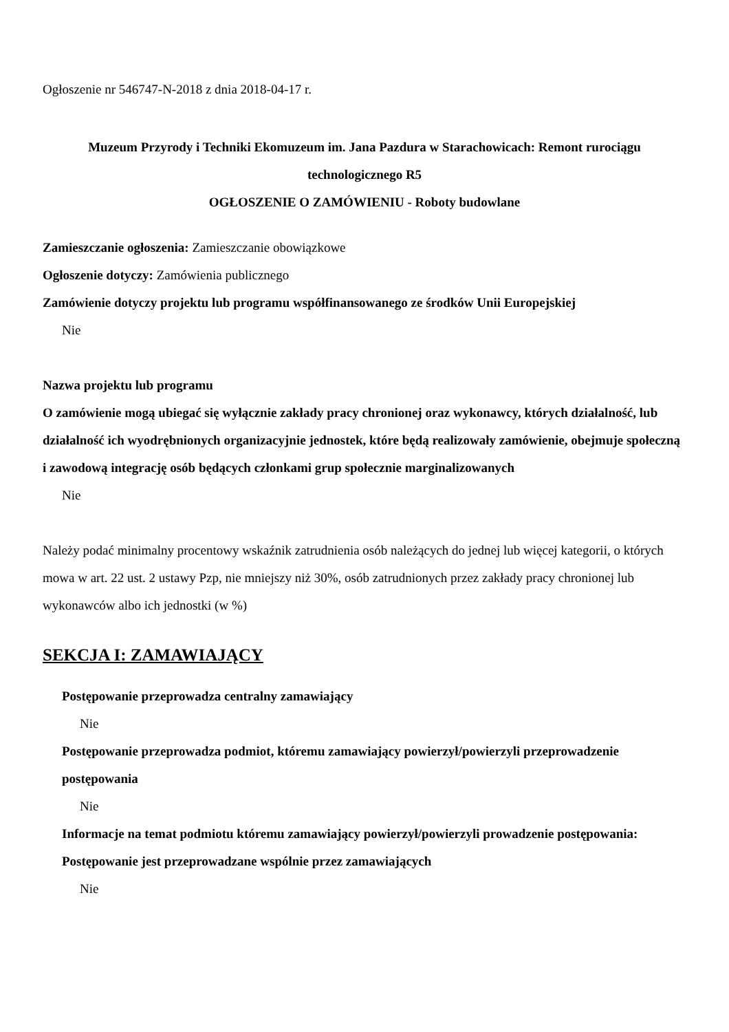Ogłoszenie nr 546747-N-2018 z dnia 2018-04-17 r.
Muzeum Przyrody i Techniki Ekomuzeum im. Jana Pazdura w Starachowicach: Remont rurociągu technologicznego R5
OGŁOSZENIE O ZAMÓWIENIU - Roboty budowlane
Zamieszczanie ogłoszenia: Zamieszczanie obowiązkowe
Ogłoszenie dotyczy: Zamówienia publicznego
Zamówienie dotyczy projektu lub programu współfinansowanego ze środków Unii Europejskiej
Nie
Nazwa projektu lub programu
O zamówienie mogą ubiegać się wyłącznie zakłady pracy chronionej oraz wykonawcy, których działalność, lub działalność ich wyodrębnionych organizacyjnie jednostek, które będą realizowały zamówienie, obejmuje społeczną i zawodową integrację osób będących członkami grup społecznie marginalizowanych
Nie
Należy podać minimalny procentowy wskaźnik zatrudnienia osób należących do jednej lub więcej kategorii, o których mowa w art. 22 ust. 2 ustawy Pzp, nie mniejszy niż 30%, osób zatrudnionych przez zakłady pracy chronionej lub wykonawców albo ich jednostki (w %)
SEKCJA I: ZAMAWIAJĄCY
Postępowanie przeprowadza centralny zamawiający
Nie
Postępowanie przeprowadza podmiot, któremu zamawiający powierzył/powierzyli przeprowadzenie postępowania
Nie
Informacje na temat podmiotu któremu zamawiający powierzył/powierzyli prowadzenie postępowania:
Postępowanie jest przeprowadzane wspólnie przez zamawiających
Nie